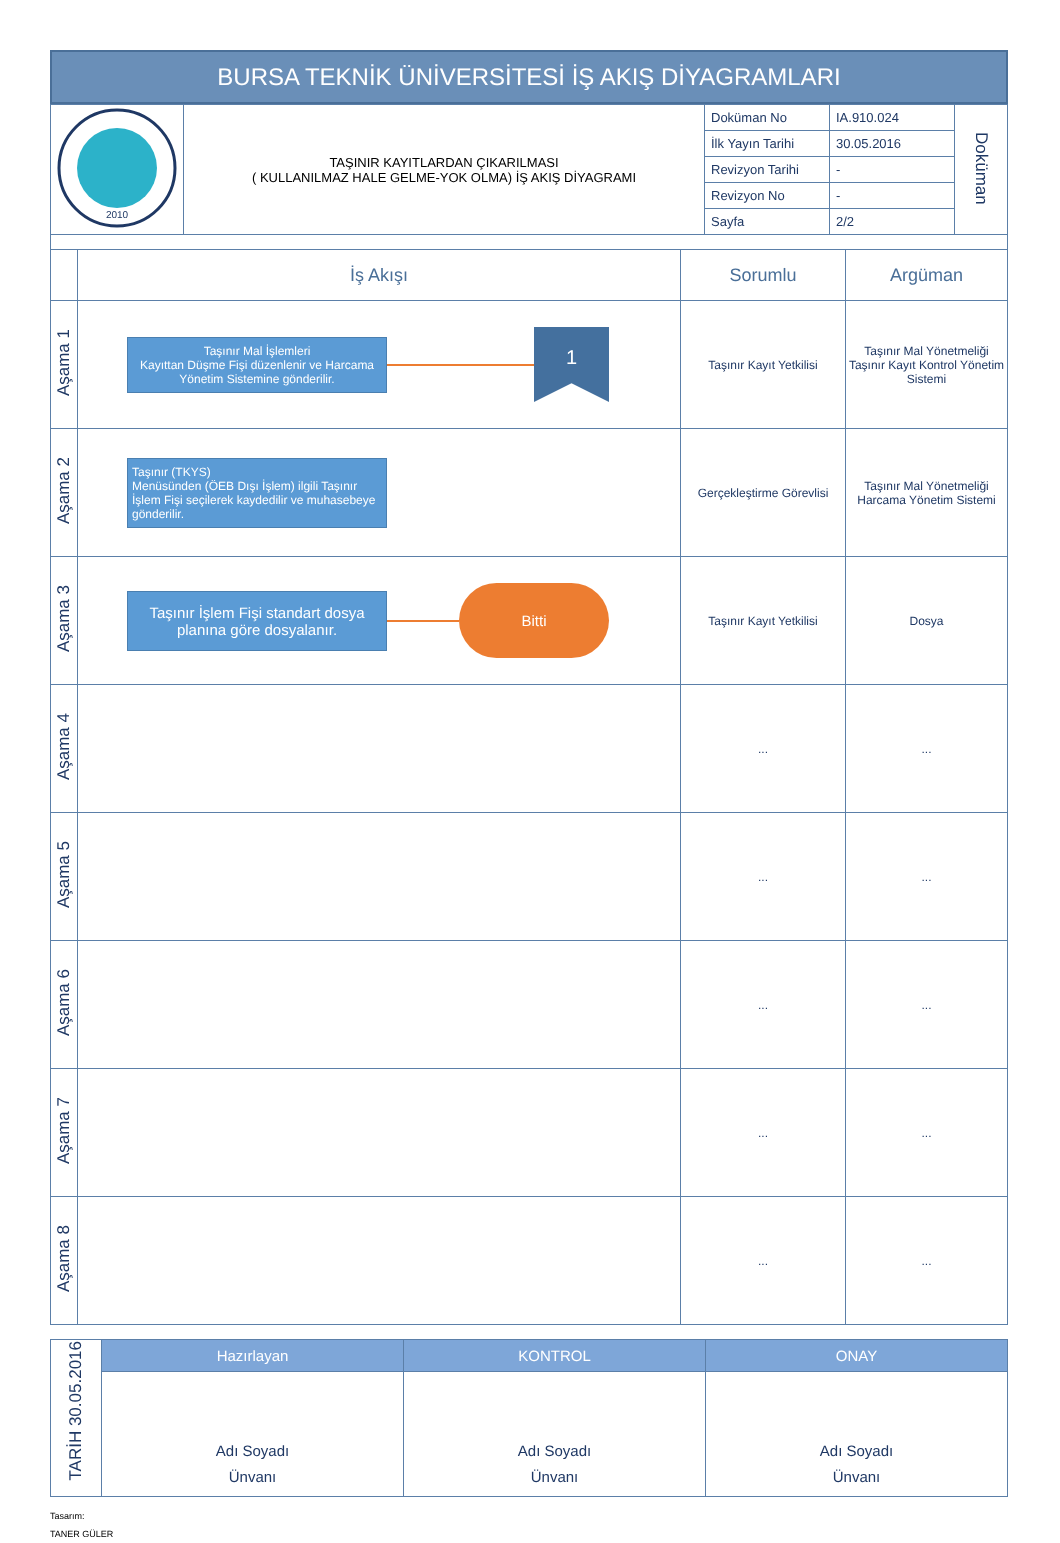BURSA TEKNİK ÜNİVERSİTESİ İŞ AKIŞ DİYAGRAMLARI
| 2010 | TAŞINIR KAYITLARDAN ÇIKARILMASI ( KULLANILMAZ HALE GELME-YOK OLMA) İŞ AKIŞ DİYAGRAMI | Doküman No | IA.910.024 | Doküman |
| | | İlk Yayın Tarihi | 30.05.2016 | |
| | | Revizyon Tarihi | - | |
| | | Revizyon No | - | |
| | | Sayfa | 2/2 | |
| | İş Akışı | Sorumlu | Argüman |
| --- | --- | --- | --- |
| Aşama 1 | Taşınır Mal İşlemleri Kayıttan Düşme Fişi düzenlenir ve Harcama Yönetim Sistemine gönderilir. 1 | Taşınır Kayıt Yetkilisi | Taşınır Mal Yönetmeliği Taşınır Kayıt Kontrol Yönetim Sistemi |
| Aşama 2 | Taşınır (TKYS) Menüsünden (ÖEB Dışı İşlem) ilgili Taşınır İşlem Fişi seçilerek kaydedilir ve muhasebeye gönderilir. | Gerçekleştirme Görevlisi | Taşınır Mal Yönetmeliği Harcama Yönetim Sistemi |
| Aşama 3 | Taşınır İşlem Fişi standart dosya planına göre dosyalanır. Bitti | Taşınır Kayıt Yetkilisi | Dosya |
| Aşama 4 | | ... | ... |
| Aşama 5 | | ... | ... |
| Aşama 6 | | ... | ... |
| Aşama 7 | | ... | ... |
| Aşama 8 | | ... | ... |
| TARİH 30.05.2016 | Hazırlayan | KONTROL | ONAY |
| | Adı Soyadı Ünvanı | Adı Soyadı Ünvanı | Adı Soyadı Ünvanı |
Tasarım:
TANER GÜLER